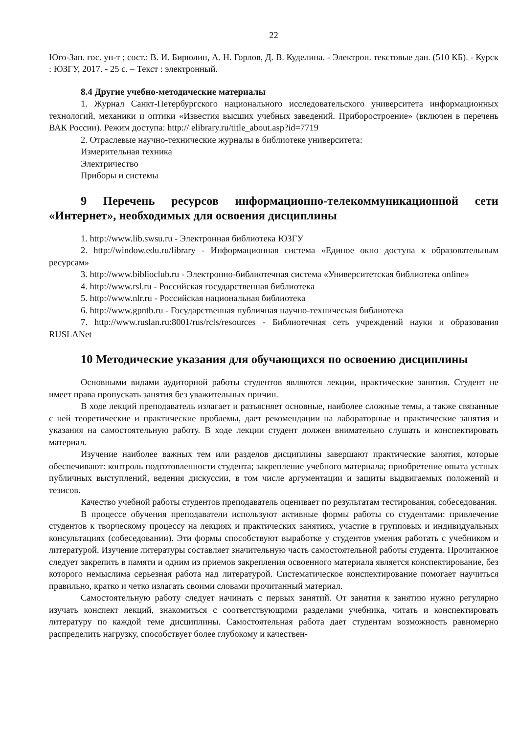22
Юго-Зап. гос. ун-т ; сост.: В. И. Бирюлин, А. Н. Горлов, Д. В. Куделина. - Электрон. текстовые дан. (510 КБ). - Курск : ЮЗГУ, 2017. - 25 с. – Текст : электронный.
8.4 Другие учебно-методические материалы
1. Журнал Санкт-Петербургского национального исследовательского университета информационных технологий, механики и оптики «Известия высших учебных заведений. Приборостроение» (включен в перечень ВАК России). Режим доступа: http:// elibrary.ru/title_about.asp?id=7719
2. Отраслевые научно-технические журналы в библиотеке университета:
Измерительная техника
Электричество
Приборы и системы
9 Перечень ресурсов информационно-телекоммуникационной сети «Интернет», необходимых для освоения дисциплины
1. http://www.lib.swsu.ru - Электронная библиотека ЮЗГУ
2. http://window.edu.ru/library - Информационная система «Единое окно доступа к образовательным ресурсам»
3. http://www.biblioclub.ru - Электронно-библиотечная система «Университетская библиотека online»
4. http://www.rsl.ru - Российская государственная библиотека
5. http://www.nlr.ru - Российская национальная библиотека
6. http://www.gpntb.ru - Государственная публичная научно-техническая библиотека
7. http://www.ruslan.ru:8001/rus/rcls/resources - Библиотечная сеть учреждений науки и образования RUSLANet
10 Методические указания для обучающихся по освоению дисциплины
Основными видами аудиторной работы студентов являются лекции, практические занятия. Студент не имеет права пропускать занятия без уважительных причин.
В ходе лекций преподаватель излагает и разъясняет основные, наиболее сложные темы, а также связанные с ней теоретические и практические проблемы, дает рекомендации на лабораторные и практические занятия и указания на самостоятельную работу. В ходе лекции студент должен внимательно слушать и конспектировать материал.
Изучение наиболее важных тем или разделов дисциплины завершают практические занятия, которые обеспечивают: контроль подготовленности студента; закрепление учебного материала; приобретение опыта устных публичных выступлений, ведения дискуссии, в том числе аргументации и защиты выдвигаемых положений и тезисов.
Качество учебной работы студентов преподаватель оценивает по результатам тестирования, собеседования.
В процессе обучения преподаватели используют активные формы работы со студентами: привлечение студентов к творческому процессу на лекциях и практических занятиях, участие в групповых и индивидуальных консультациях (собеседовании). Эти формы способствуют выработке у студентов умения работать с учебником и литературой. Изучение литературы составляет значительную часть самостоятельной работы студента. Прочитанное следует закрепить в памяти и одним из приемов закрепления освоенного материала является конспектирование, без которого немыслима серьезная работа над литературой. Систематическое конспектирование помогает научиться правильно, кратко и четко излагать своими словами прочитанный материал.
Самостоятельную работу следует начинать с первых занятий. От занятия к занятию нужно регулярно изучать конспект лекций, знакомиться с соответствующими разделами учебника, читать и конспектировать литературу по каждой теме дисциплины. Самостоятельная работа дает студентам возможность равномерно распределить нагрузку, способствует более глубокому и качествен-